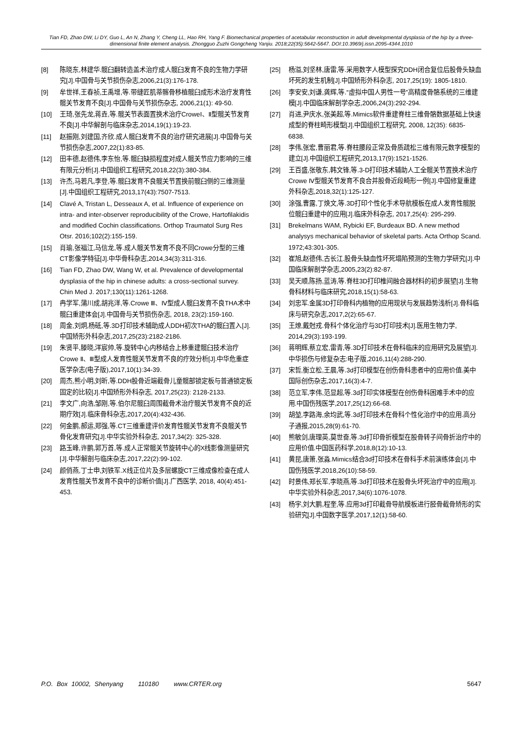Tian FD, Zhao DW, Li DY, Guo L, An N, Zhang Y, Cheng LL, Hao RH, Yang F. Biomechanical properties of acetabular reconstruction in adult developmental dysplasia of the hip by a three-dimensional finite element analysis. Zhongguo Zuzhi Gongcheng Yanjiu. 2018;22(35):5642-5647. DOI:10.3969/j.issn.2095-4344.1010
[8] 陈晓东,林建华.髋臼翻转造盖术治疗成人髋臼发育不良的生物力学研究[J].中国骨与关节损伤杂志,2006,21(3):176-178.
[9] 牟世祥,王春祯,王禹增,等.带缝匠肌蒂髂骨移植髋臼成形术治疗发育性髋关节发育不良[J].中国骨与关节损伤杂志, 2006,21(1): 49-50.
[10] 王琦,张先龙,蒋垚,等.髋关节表面置换术治疗CroweⅠ、Ⅱ型髋关节发育不良[J].中华解剖与临床杂志,2014,19(1):19-23.
[11] 赵振刚,刘建国,齐欣.成人髋臼发育不良的治疗研究进展[J].中国骨与关节损伤杂志,2007,22(1):83-85.
[12] 田丰德,赵德伟,李东怡,等.髋臼缺损程度对成人髋关节应力影响的三维有限元分析[J].中国组织工程研究,2018,22(3):380-384.
[13] 许杰,马若凡,李登,等.髋臼发育不良髋关节置换前髋臼侧的三维测量[J].中国组织工程研究,2013,17(43):7507-7513.
[14] Clavé A, Tristan L, Desseaux A, et al. Influence of experience on intra- and inter-observer reproducibility of the Crowe, Hartofilakidis and modified Cochin classifications. Orthop Traumatol Surg Res Otsr. 2016;102(2):155-159.
[15] 肖瑜,张福江,马信龙,等.成人髋关节发育不良不同Crowe分型的三维CT影像学特征[J].中华骨科杂志,2014,34(3):311-316.
[16] Tian FD, Zhao DW, Wang W, et al. Prevalence of developmental dysplasia of the hip in chinese adults: a cross-sectional survey. Chin Med J. 2017;130(11):1261-1268.
[17] 冉学军,蒲川成,胡兆洋,等.Crowe Ⅲ、Ⅳ型成人髋臼发育不良THA术中髋臼重建体会[J].中国骨与关节损伤杂志, 2018, 23(2):159-160.
[18] 周金,刘炯,杨砥,等.3D打印技术辅助成人DDH初次THA的髋臼置入[J].中国矫形外科杂志,2017,25(23):2182-2186.
[19] 朱贤平,滕晓,洋宸帅,等.旋转中心内移结合上移重建髋臼技术治疗Crowe Ⅱ、Ⅲ型成人发育性髋关节发育不良的疗效分析[J].中华危重症医学杂志(电子版),2017,10(1):34-39.
[20] 周杰,熊小明,刘昕,等.DDH股骨近端截骨儿童髋部锁定板与普通锁定板固定的比较[J].中国矫形外科杂志, 2017,25(23): 2128-2133.
[21] 李文广,向浩,邹刚,等.伯尔尼髋臼周围截骨术治疗髋关节发育不良的近期疗效[J].临床骨科杂志,2017,20(4):432-436.
[22] 何金鹏,郝运,郑强,等.CT三维重建评价发育性髋关节发育不良髋关节骨化发育研究[J].中华实验外科杂志, 2017,34(2): 325-328.
[23] 路玉峰,许鹏,郭万首,等.成人正常髋关节旋转中心的X线影像测量研究[J].中华解剖与临床杂志,2017,22(2):99-102.
[24] 颜俏燕,丁士申,刘铁军.X线正位片及多层螺旋CT三维成像检查在成人发育性髋关节发育不良中的诊断价值[J].广西医学, 2018, 40(4):451-453.
[25] 杨溢,刘坚林,唐雷,等.采用数字人模型探究DDH闭合复位后股骨头缺血坏死的发生机制[J].中国矫形外科杂志, 2017,25(19): 1805-1810.
[26] 李安安,刘谦,龚辉,等.“虚拟中国人男性一号”高精度骨骼系统的三维建模[J].中国临床解剖学杂志,2006,24(3):292-294.
[27] 肖进,尹庆水,张美超,等.Mimics软件重建脊柱三维骨骼数据基础上快速成型的脊柱畸形模型[J].中国组织工程研究, 2008, 12(35): 6835-6838.
[28] 李伟,张宏,曹丽君,等.脊柱腰段正常及骨质疏松三维有限元数字模型的建立[J].中国组织工程研究,2013,17(9):1521-1526.
[29] 王百盛,张敬东,韩文锋,等.3-D打印技术辅助人工全髋关节置换术治疗Crowe Ⅳ型髋关节发育不良合并股骨近段畸形一例[J].中国修复重建外科杂志,2018,32(1):125-127.
[30] 涂强,曹露,丁焕文,等.3D打印个性化手术导航模板在成人发育性髋脱位髋臼重建中的应用[J].临床外科杂志, 2017,25(4): 295-299.
[31] Brekelmans WAM, Rybicki EF, Burdeaux BD. A new method analysys mechanical behavior of skeletal parts. Acta Orthop Scand. 1972;43:301-305.
[32] 崔旭,赵德伟,古长江.股骨头缺血性坏死塌陷预测的生物力学研究[J].中国临床解剖学杂志,2005,23(2):82-87.
[33] 吴天顺,陈扬,蓝涛,等.脊柱3D打印椎间融合器材料的初步展望[J].生物骨科材料与临床研究,2018,15(1):58-63.
[34] 刘忠军.金属3D打印骨科内植物的应用现状与发展趋势浅析[J].骨科临床与研究杂志,2017,2(2):65-67.
[35] 王燎,戴尅戎.骨科个体化治疗与3D打印技术[J].医用生物力学, 2014,29(3):193-199.
[36] 蒋明辉,蔡立宏,雷青,等.3D打印技术在骨科临床的应用研究及展望[J].中华损伤与修复杂志:电子版,2016,11(4):288-290.
[37] 宋哲,衡立松,王晨,等.3d打印模型在创伤骨科患者中的应用价值.美中国际创伤杂志,2017,16(3):4-7.
[38] 范立军,李伟,范显超,等.3d打印实体模型在创伤骨科困难手术中的应用.中国伤残医学,2017,25(12):66-68.
[39] 胡堃,李路海,余均武,等.3d打印技术在骨科个性化治疗中的应用.高分子通报,2015,28(9):61-70.
[40] 熊敏剑,唐理英,莫世奋,等.3d打印骨折模型在股骨转子间骨折治疗中的应用价值.中国医药科学,2018,8(12):10-13.
[41] 黄昆,唐箫,张淼.Mimics结合3d打印技术在骨科手术前演练体会[J].中国伤残医学,2018,26(10):58-59.
[42] 时景伟,郑长军,李晓燕,等.3d打印技术在股骨头坏死治疗中的应用[J].中华实验外科杂志,2017,34(6):1076-1078.
[43] 杨宇,刘大鹏,程奎,等.应用3d打印截骨导航模板进行胫骨截骨矫形的实验研究[J].中国数字医学,2017,12(1):58-60.
P.O. Box 10002, Shenyang 110180 www.CRTER.org 5647